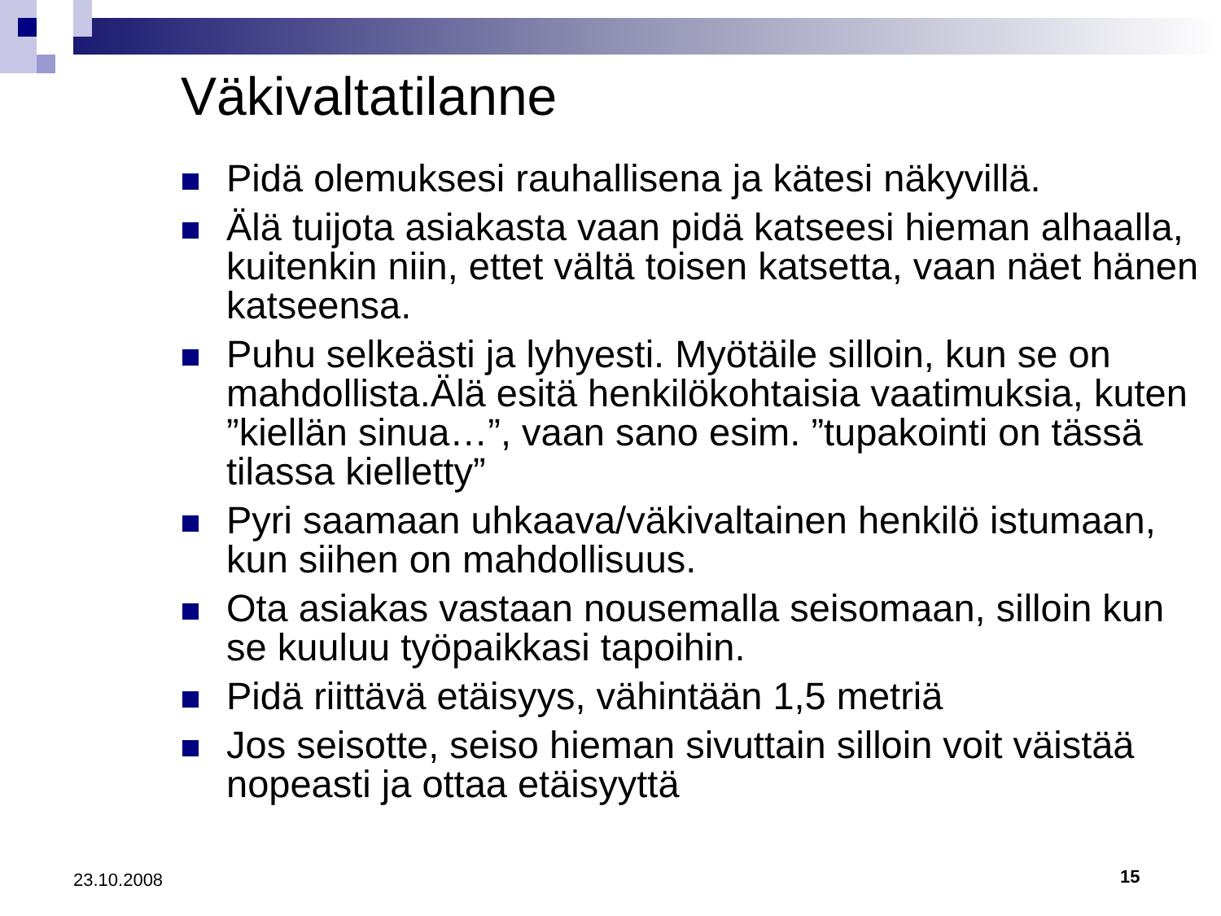Väkivaltatilanne
Pidä olemuksesi rauhallisena ja kätesi näkyvillä.
Älä tuijota asiakasta vaan pidä katseesi hieman alhaalla, kuitenkin niin, ettet vältä toisen katsetta, vaan näet hänen katseensa.
Puhu selkeästi ja lyhyesti. Myötäile silloin, kun se on mahdollista.Älä esitä henkilökohtaisia vaatimuksia, kuten ”kiellän sinua…”, vaan sano esim. ”tupakointi on tässä tilassa kielletty”
Pyri saamaan uhkaava/väkivaltainen henkilö istumaan, kun siihen on mahdollisuus.
Ota asiakas vastaan nousemalla seisomaan, silloin kun se kuuluu työpaikkasi tapoihin.
Pidä riittävä etäisyys, vähintään 1,5 metriä
Jos seisotte, seiso hieman sivuttain silloin voit väistää nopeasti ja ottaa etäisyyttä
23.10.2008 15